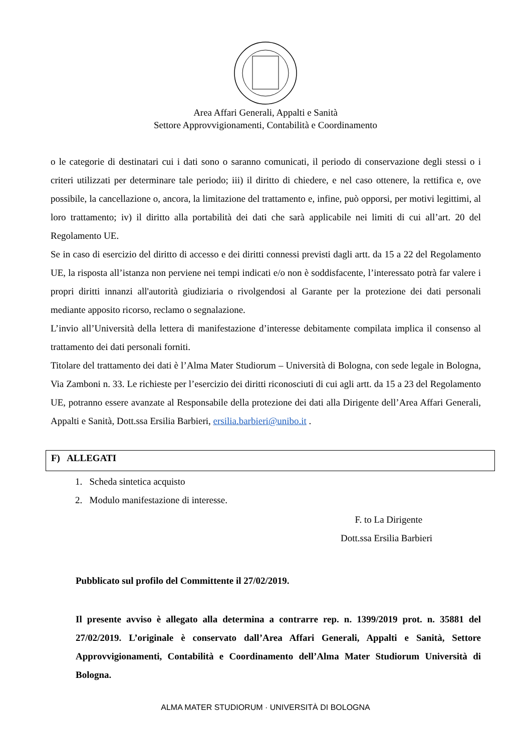Area Affari Generali, Appalti e Sanità
Settore Approvvigionamenti, Contabilità e Coordinamento
o le categorie di destinatari cui i dati sono o saranno comunicati, il periodo di conservazione degli stessi o i criteri utilizzati per determinare tale periodo; iii) il diritto di chiedere, e nel caso ottenere, la rettifica e, ove possibile, la cancellazione o, ancora, la limitazione del trattamento e, infine, può opporsi, per motivi legittimi, al loro trattamento; iv) il diritto alla portabilità dei dati che sarà applicabile nei limiti di cui all’art. 20 del Regolamento UE.
Se in caso di esercizio del diritto di accesso e dei diritti connessi previsti dagli artt. da 15 a 22 del Regolamento UE, la risposta all’istanza non perviene nei tempi indicati e/o non è soddisfacente, l’interessato potrà far valere i propri diritti innanzi all'autorità giudiziaria o rivolgendosi al Garante per la protezione dei dati personali mediante apposito ricorso, reclamo o segnalazione.
L’invio all’Università della lettera di manifestazione d’interesse debitamente compilata implica il consenso al trattamento dei dati personali forniti.
Titolare del trattamento dei dati è l’Alma Mater Studiorum – Università di Bologna, con sede legale in Bologna, Via Zamboni n. 33. Le richieste per l’esercizio dei diritti riconosciuti di cui agli artt. da 15 a 23 del Regolamento UE, potranno essere avanzate al Responsabile della protezione dei dati alla Dirigente dell’Area Affari Generali, Appalti e Sanità, Dott.ssa Ersilia Barbieri, ersilia.barbieri@unibo.it .
F) ALLEGATI
1. Scheda sintetica acquisto
2. Modulo manifestazione di interesse.
F. to La Dirigente
Dott.ssa Ersilia Barbieri
Pubblicato sul profilo del Committente il 27/02/2019.
Il presente avviso è allegato alla determina a contrarre rep. n. 1399/2019 prot. n. 35881 del 27/02/2019. L’originale è conservato dall’Area Affari Generali, Appalti e Sanità, Settore Approvvigionamenti, Contabilità e Coordinamento dell’Alma Mater Studiorum Università di Bologna.
ALMA MATER STUDIORUM · UNIVERSITÀ DI BOLOGNA